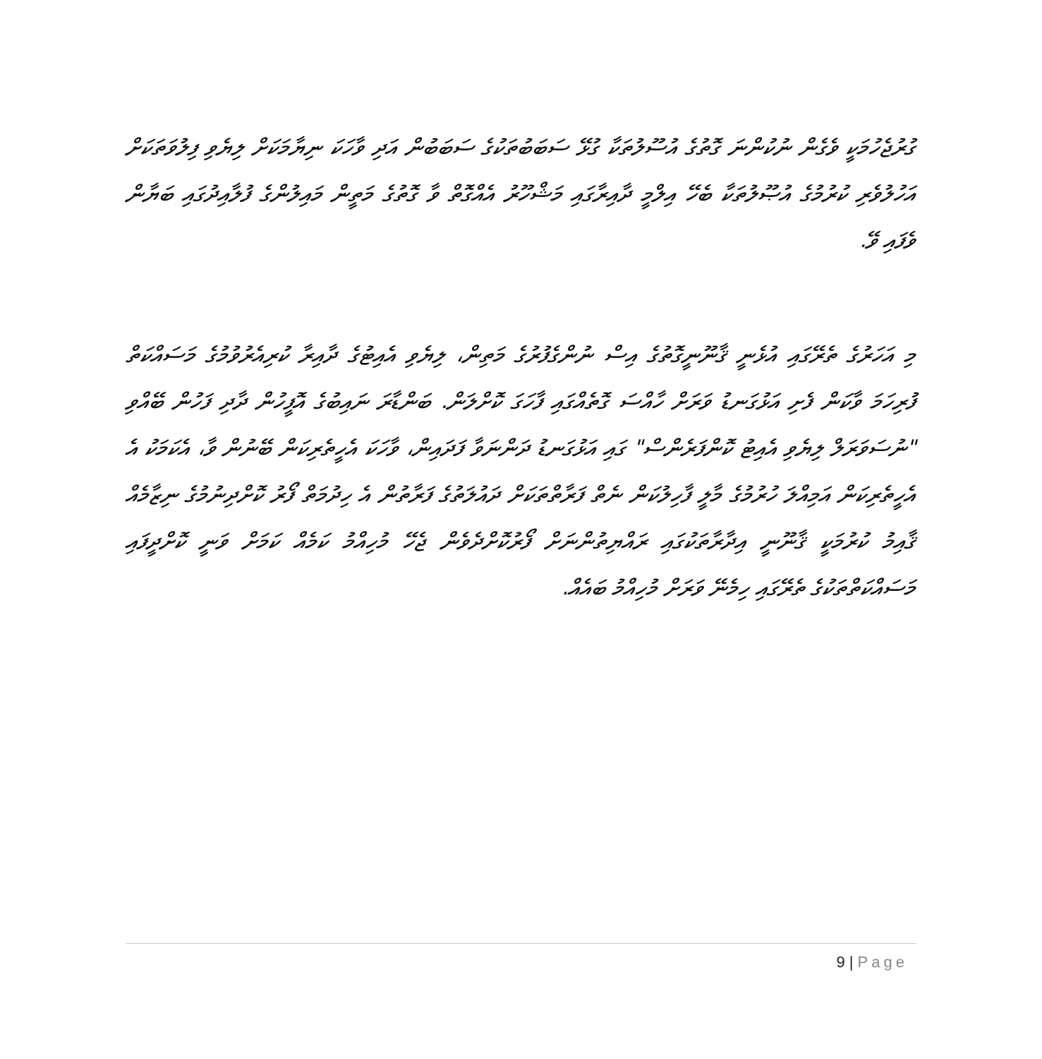ގުރުޖެހުމަކީ ވެގެން ނުކުންނަ ގޮތުގެ އުސޫލުތަކާ ގުޅޭ ސަބަބުތަކުގެ ސަބަބުން އަދި ވާހަކަ ނިޔާމަކަށް ލިޔެވި ފިލުވަތަކަށް އަހުލުވެރި ކުރުމުގެ އުޞޫލުތަކާ ބެހޭ އިލްމީ ދާއިރާގައި މަޝްހޫރު އެއްގޮތް ވާ ގޮތުގެ މަތީން މައިލުންގެ ފުލާއިދުގައި ބަޔާން ވެފައި ވޭ.
މި އަހަރުގެ ތެރޭގައި އުޅެނީ ޤާނޫނީގޮތުގެ އިސް ނުންގެފުރުގެ މަތިން، ލިޔެވި އެއިޓުގެ ދާއިރާ ކުރިއެރުވުމުގެ މަސައްކަތް ފުރިހަމަ ވާކަން ފެށި އަޅުގަނޑު ވަރަށް ހާއްސަ ގޮތެއްގައި ފާހަގަ ކޮށްލަން. ބަންޑާރަ ނައިބުގެ އޮފީހުން ދާދި ފަހުން ބޭއްވި "ނުސަވަރަލް ލިޔެވި އެއިޓު ކޮންފަރެންސް" ގައި އަޅުގަނޑު ދަންނަވާ ފަދައިން، ވާހަކަ އެހީތެރިކަން ބޭނުން ވާ، އެކަމަކު އެ އެހީތެރިކަން އަމިއްލަ ހުރުމުގެ މާލީ ފާހިލުކަން ނެތް ފަރާތްތަކަށް ދައުލަތުގެ ފަރާތުން އެ ހިދުމަތް ފޯރު ކޮށްދިނުމުގެ ނިޒާމެއް ޤާއިމު ކުރުމަކީ ޤާނޫނީ އިދާރާތަކުގައި ރައްޔިތުންނަށް ފޯރުކޮށްދެވެން ޖެހޭ މުހިއްމު ކަމެއް ކަމަށް ވަނީ ކޮށްދީފައި މަސައްކަތްތަކުގެ ތެރޭގައި ހިމެނޭ ވަރަށް މުހިއްމު ބައެއް.
9 | Page